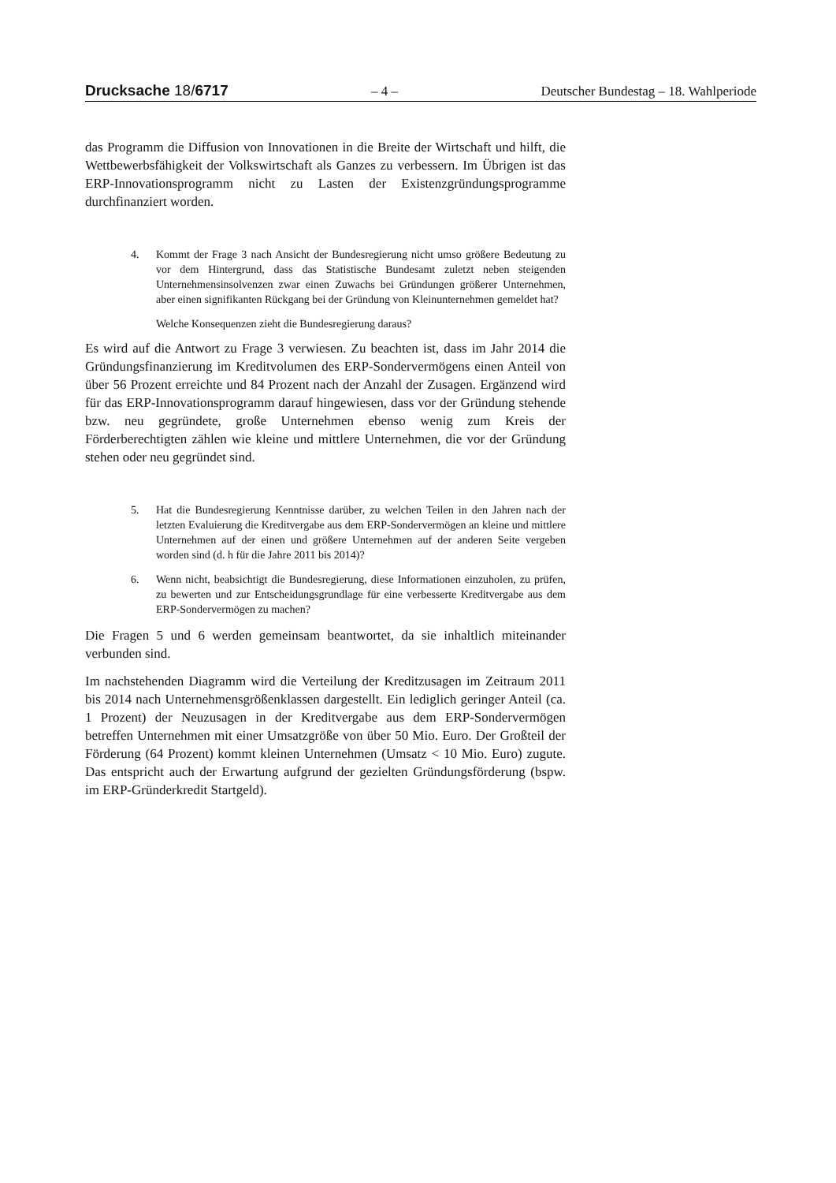Drucksache 18/6717 – 4 – Deutscher Bundestag – 18. Wahlperiode
das Programm die Diffusion von Innovationen in die Breite der Wirtschaft und hilft, die Wettbewerbsfähigkeit der Volkswirtschaft als Ganzes zu verbessern. Im Übrigen ist das ERP-Innovationsprogramm nicht zu Lasten der Existenzgründungsprogramme durchfinanziert worden.
4. Kommt der Frage 3 nach Ansicht der Bundesregierung nicht umso größere Bedeutung zu vor dem Hintergrund, dass das Statistische Bundesamt zuletzt neben steigenden Unternehmensinsolvenzen zwar einen Zuwachs bei Gründungen größerer Unternehmen, aber einen signifikanten Rückgang bei der Gründung von Kleinunternehmen gemeldet hat?
Welche Konsequenzen zieht die Bundesregierung daraus?
Es wird auf die Antwort zu Frage 3 verwiesen. Zu beachten ist, dass im Jahr 2014 die Gründungsfinanzierung im Kreditvolumen des ERP-Sondervermögens einen Anteil von über 56 Prozent erreichte und 84 Prozent nach der Anzahl der Zusagen. Ergänzend wird für das ERP-Innovationsprogramm darauf hingewiesen, dass vor der Gründung stehende bzw. neu gegründete, große Unternehmen ebenso wenig zum Kreis der Förderberechtigten zählen wie kleine und mittlere Unternehmen, die vor der Gründung stehen oder neu gegründet sind.
5. Hat die Bundesregierung Kenntnisse darüber, zu welchen Teilen in den Jahren nach der letzten Evaluierung die Kreditvergabe aus dem ERP-Sondervermögen an kleine und mittlere Unternehmen auf der einen und größere Unternehmen auf der anderen Seite vergeben worden sind (d. h für die Jahre 2011 bis 2014)?
6. Wenn nicht, beabsichtigt die Bundesregierung, diese Informationen einzuholen, zu prüfen, zu bewerten und zur Entscheidungsgrundlage für eine verbesserte Kreditvergabe aus dem ERP-Sondervermögen zu machen?
Die Fragen 5 und 6 werden gemeinsam beantwortet, da sie inhaltlich miteinander verbunden sind.
Im nachstehenden Diagramm wird die Verteilung der Kreditzusagen im Zeitraum 2011 bis 2014 nach Unternehmensgrößenklassen dargestellt. Ein lediglich geringer Anteil (ca. 1 Prozent) der Neuzusagen in der Kreditvergabe aus dem ERP-Sondervermögen betreffen Unternehmen mit einer Umsatzgröße von über 50 Mio. Euro. Der Großteil der Förderung (64 Prozent) kommt kleinen Unternehmen (Umsatz < 10 Mio. Euro) zugute. Das entspricht auch der Erwartung aufgrund der gezielten Gründungsförderung (bspw. im ERP-Gründerkredit Startgeld).